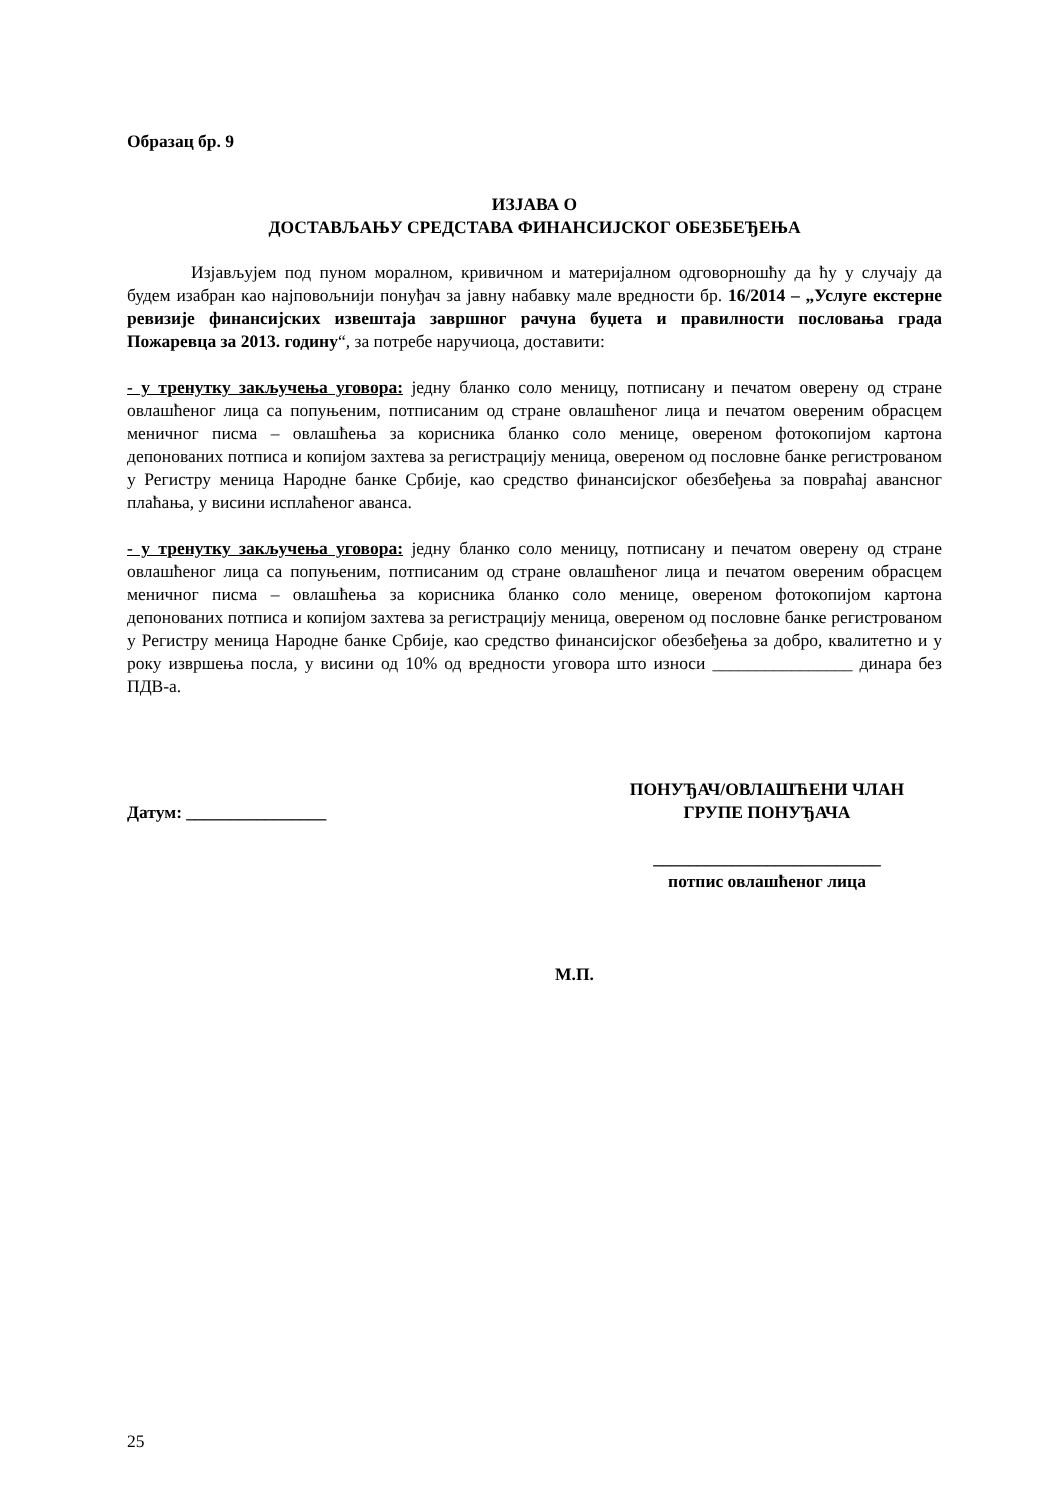Образац бр. 9
ИЗЈАВА О
ДОСТАВЉАЊУ СРЕДСТАВА ФИНАНСИЈСКОГ ОБЕЗБЕЂЕЊА
Изјављујем под пуном моралном, кривичном и материјалном одговорношћу да ћу у случају да будем изабран као најповољнији понуђач за јавну набавку мале вредности бр. 16/2014 – „Услуге екстерне ревизије финансијских извештаја завршног рачуна буџета и правилности пословања града Пожаревца за 2013. годину“, за потребе наручиоца, доставити:
- у тренутку закључења уговора: једну бланко соло меницу, потписану и печатом оверену од стране овлашћеног лица са попуњеним, потписаним од стране овлашћеног лица и печатом овереним обрасцем меничног писма – овлашћења за корисника бланко соло менице, овереном фотокопијом картона депонованих потписа и копијом захтева за регистрацију меница, овереном од пословне банке регистрованом у Регистру меница Народне банке Србије, као средство финансијског обезбеђења за повраћај авансног плаћања, у висини исплаћеног аванса.
- у тренутку закључења уговора: једну бланко соло меницу, потписану и печатом оверену од стране овлашћеног лица са попуњеним, потписаним од стране овлашћеног лица и печатом овереним обрасцем меничног писма – овлашћења за корисника бланко соло менице, овереном фотокопијом картона депонованих потписа и копијом захтева за регистрацију меница, овереном од пословне банке регистрованом у Регистру меница Народне банке Србије, као средство финансијског обезбеђења за добро, квалитетно и у року извршења посла, у висини од 10% од вредности уговора што износи ________________ динара без ПДВ-а.
Датум: ________________
ПОНУЂАЧ/ОВЛАШЋЕНИ ЧЛАН
ГРУПЕ ПОНУЂАЧА
__________________________
потпис овлашћеног лица
М.П.
25